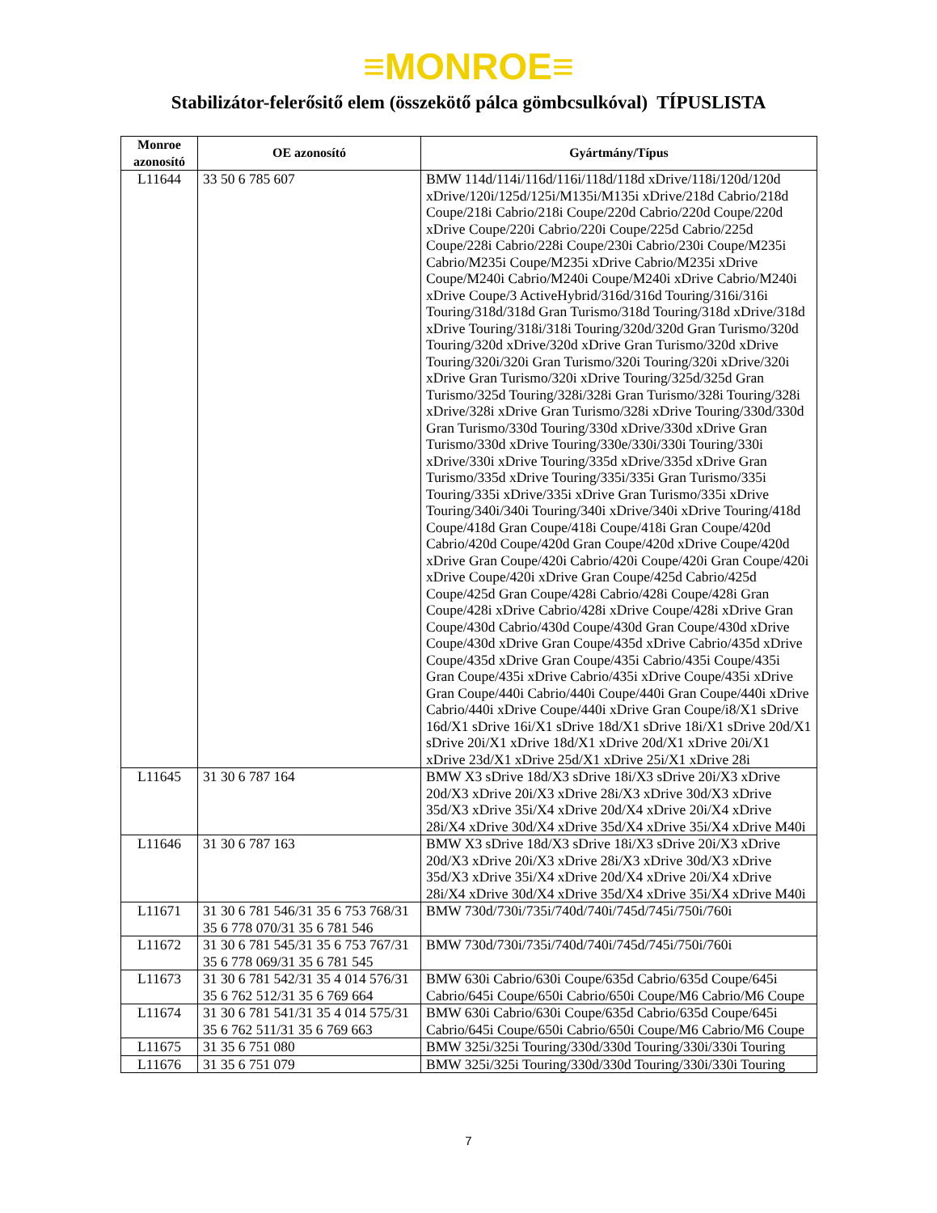≡MONROE≡
Stabilizátor-felerősitő elem (összekötő pálca gömbcsulkóval) TÍPUSLISTA
| Monroe azonosító | OE azonosító | Gyártmány/Típus |
| --- | --- | --- |
| L11644 | 33 50 6 785 607 | BMW 114d/114i/116d/116i/118d/118d xDrive/118i/120d/120d xDrive/120i/125d/125i/M135i/M135i xDrive/218d Cabrio/218d Coupe/218i Cabrio/218i Coupe/220d Cabrio/220d Coupe/220d xDrive Coupe/220i Cabrio/220i Coupe/225d Cabrio/225d Coupe/228i Cabrio/228i Coupe/230i Cabrio/230i Coupe/M235i Cabrio/M235i Coupe/M235i xDrive Cabrio/M235i xDrive Coupe/M240i Cabrio/M240i Coupe/M240i xDrive Cabrio/M240i xDrive Coupe/3 ActiveHybrid/316d/316d Touring/316i/316i Touring/318d/318d Gran Turismo/318d Touring/318d xDrive/318d xDrive Touring/318i/318i Touring/320d/320d Gran Turismo/320d Touring/320d xDrive/320d xDrive Gran Turismo/320d xDrive Touring/320i/320i Gran Turismo/320i Touring/320i xDrive/320i xDrive Gran Turismo/320i xDrive Touring/325d/325d Gran Turismo/325d Touring/328i/328i Gran Turismo/328i Touring/328i xDrive/328i xDrive Gran Turismo/328i xDrive Touring/330d/330d Gran Turismo/330d Touring/330d xDrive/330d xDrive Gran Turismo/330d xDrive Touring/330e/330i/330i Touring/330i xDrive/330i xDrive Touring/335d xDrive/335d xDrive Gran Turismo/335d xDrive Touring/335i/335i Gran Turismo/335i Touring/335i xDrive/335i xDrive Gran Turismo/335i xDrive Touring/340i/340i Touring/340i xDrive/340i xDrive Touring/418d Coupe/418d Gran Coupe/418i Coupe/418i Gran Coupe/420d Cabrio/420d Coupe/420d Gran Coupe/420d xDrive Coupe/420d xDrive Gran Coupe/420i Cabrio/420i Coupe/420i Gran Coupe/420i xDrive Coupe/420i xDrive Gran Coupe/425d Cabrio/425d Coupe/425d Gran Coupe/428i Cabrio/428i Coupe/428i Gran Coupe/428i xDrive Cabrio/428i xDrive Coupe/428i xDrive Gran Coupe/430d Cabrio/430d Coupe/430d Gran Coupe/430d xDrive Coupe/430d xDrive Gran Coupe/435d xDrive Cabrio/435d xDrive Coupe/435d xDrive Gran Coupe/435i Cabrio/435i Coupe/435i Gran Coupe/435i xDrive Cabrio/435i xDrive Coupe/435i xDrive Gran Coupe/440i Cabrio/440i Coupe/440i Gran Coupe/440i xDrive Cabrio/440i xDrive Coupe/440i xDrive Gran Coupe/i8/X1 sDrive 16d/X1 sDrive 16i/X1 sDrive 18d/X1 sDrive 18i/X1 sDrive 20d/X1 sDrive 20i/X1 xDrive 18d/X1 xDrive 20d/X1 xDrive 20i/X1 xDrive 23d/X1 xDrive 25d/X1 xDrive 25i/X1 xDrive 28i |
| L11645 | 31 30 6 787 164 | BMW X3 sDrive 18d/X3 sDrive 18i/X3 sDrive 20i/X3 xDrive 20d/X3 xDrive 20i/X3 xDrive 28i/X3 xDrive 30d/X3 xDrive 35d/X3 xDrive 35i/X4 xDrive 20d/X4 xDrive 20i/X4 xDrive 28i/X4 xDrive 30d/X4 xDrive 35d/X4 xDrive 35i/X4 xDrive M40i |
| L11646 | 31 30 6 787 163 | BMW X3 sDrive 18d/X3 sDrive 18i/X3 sDrive 20i/X3 xDrive 20d/X3 xDrive 20i/X3 xDrive 28i/X3 xDrive 30d/X3 xDrive 35d/X3 xDrive 35i/X4 xDrive 20d/X4 xDrive 20i/X4 xDrive 28i/X4 xDrive 30d/X4 xDrive 35d/X4 xDrive 35i/X4 xDrive M40i |
| L11671 | 31 30 6 781 546/31 35 6 753 768/31 35 6 778 070/31 35 6 781 546 | BMW 730d/730i/735i/740d/740i/745d/745i/750i/760i |
| L11672 | 31 30 6 781 545/31 35 6 753 767/31 35 6 778 069/31 35 6 781 545 | BMW 730d/730i/735i/740d/740i/745d/745i/750i/760i |
| L11673 | 31 30 6 781 542/31 35 4 014 576/31 35 6 762 512/31 35 6 769 664 | BMW 630i Cabrio/630i Coupe/635d Cabrio/635d Coupe/645i Cabrio/645i Coupe/650i Cabrio/650i Coupe/M6 Cabrio/M6 Coupe |
| L11674 | 31 30 6 781 541/31 35 4 014 575/31 35 6 762 511/31 35 6 769 663 | BMW 630i Cabrio/630i Coupe/635d Cabrio/635d Coupe/645i Cabrio/645i Coupe/650i Cabrio/650i Coupe/M6 Cabrio/M6 Coupe |
| L11675 | 31 35 6 751 080 | BMW 325i/325i Touring/330d/330d Touring/330i/330i Touring |
| L11676 | 31 35 6 751 079 | BMW 325i/325i Touring/330d/330d Touring/330i/330i Touring |
7